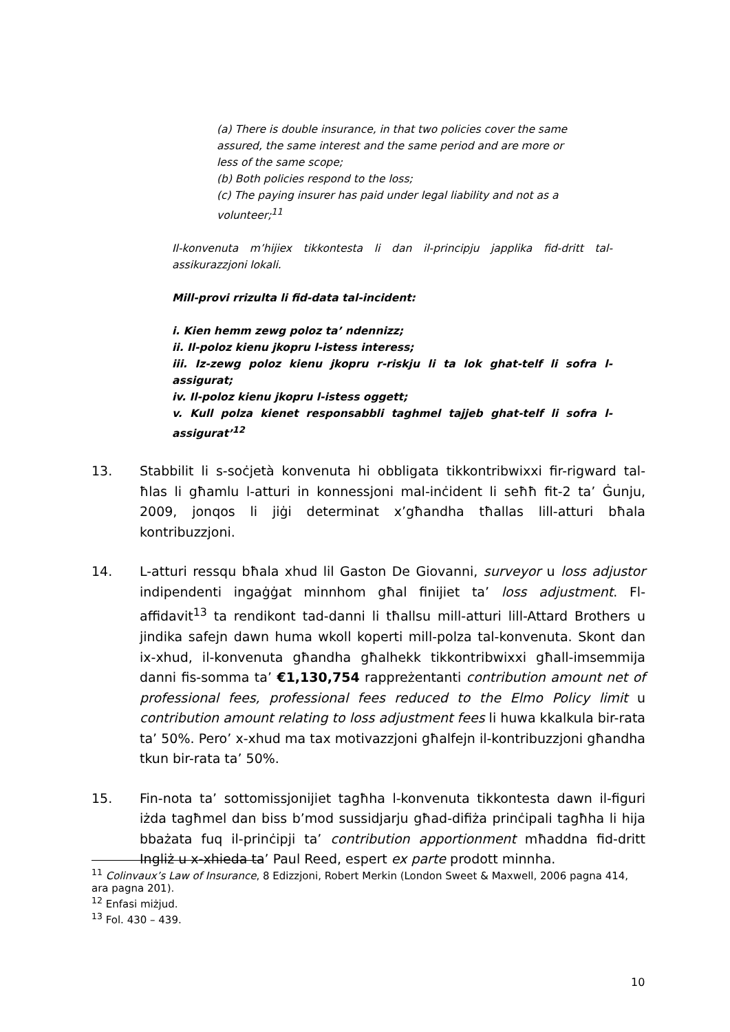(a) There is double insurance, in that two policies cover the same assured, the same interest and the same period and are more or less of the same scope;
(b) Both policies respond to the loss;
(c) The paying insurer has paid under legal liability and not as a volunteer;<sup>11</sup>
Il-konvenuta m’hijiex tikkontesta li dan il-principju japplika fid-dritt tal-assikurazzjoni lokali.
Mill-provi rrizulta li fid-data tal-incident:
i. Kien hemm zewg poloz ta’ ndennizz;
ii. Il-poloz kienu jkopru l-istess interess;
iii. Iz-zewg poloz kienu jkopru r-riskju li ta lok ghat-telf li sofra l-assigurat;
iv. Il-poloz kienu jkopru l-istess oggett;
v. Kull polza kienet responsabbli taghmel tajjeb ghat-telf li sofra l-assigurat’<sup>12</sup>
13. Stabbilit li s-soċjetà konvenuta hi obbligata tikkontribwixxi fir-rigward tal-ħlas li għamlu l-atturi in konnessjoni mal-inċident li seħħ fit-2 ta’ Ġunju, 2009, jonqos li jiġi determinat x’għandha tħallas lill-atturi bħala kontribuzzjoni.
14. L-atturi ressqu bħala xhud lil Gaston De Giovanni, surveyor u loss adjustor indipendenti ingaġġat minnhom għal finijiet ta’ loss adjustment. Fl-affidavit<sup>13</sup> ta rendikont tad-danni li tħallsu mill-atturi lill-Attard Brothers u jindika safejn dawn huma wkoll koperti mill-polza tal-konvenuta. Skont dan ix-xhud, il-konvenuta għandha għalhekk tikkontribwixxi għall-imsemmija danni fis-somma ta’ €1,130,754 rappreżentanti contribution amount net of professional fees, professional fees reduced to the Elmo Policy limit u contribution amount relating to loss adjustment fees li huwa kkalkula bir-rata ta’ 50%. Pero’ x-xhud ma tax motivazzjoni għalfejn il-kontribuzzjoni għandha tkun bir-rata ta’ 50%.
15. Fin-nota ta’ sottomissjonijiet tagħha l-konvenuta tikkontesta dawn il-figuri iżda tagħmel dan biss b’mod sussidjarju għad-difiża prinċipali tagħha li hija bbażata fuq il-prinċipji ta’ contribution apportionment mħaddna fid-dritt Ingliż u x-xhieda ta’ Paul Reed, espert ex parte prodott minnha.
<sup>11</sup> Colinvaux’s Law of Insurance, 8 Edizzjoni, Robert Merkin (London Sweet & Maxwell, 2006 pagna 414, ara pagna 201).
<sup>12</sup> Enfasi miżjud.
<sup>13</sup> Fol. 430 – 439.
10